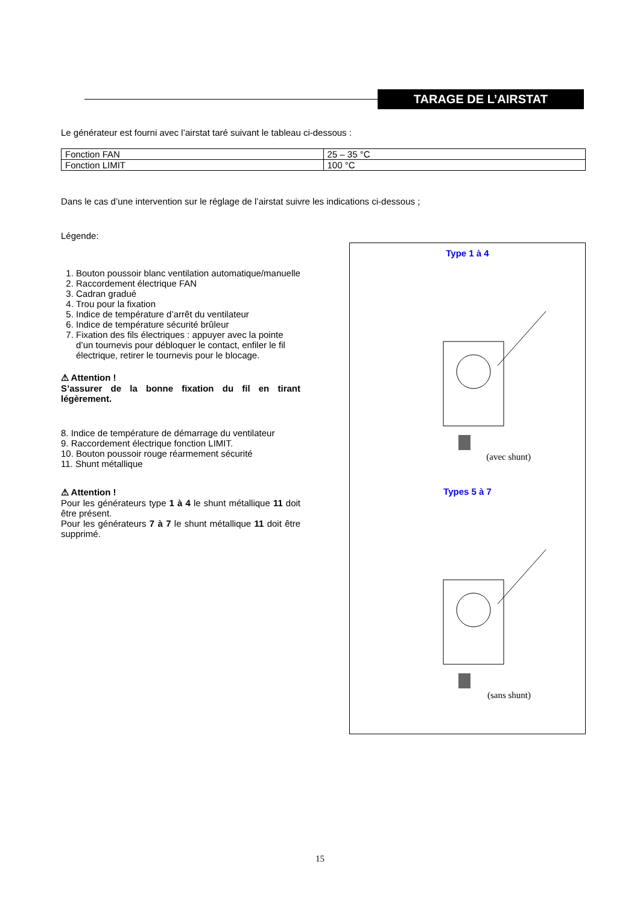TARAGE DE L’AIRSTAT
Le générateur est fourni avec l’airstat taré suivant le tableau ci-dessous :
| Fonction FAN | 25 – 35 °C |
| Fonction LIMIT | 100 °C |
Dans le cas d’une intervention sur le réglage de l’airstat suivre les indications ci-dessous ;
Légende:
1. Bouton poussoir blanc ventilation automatique/manuelle
2. Raccordement électrique FAN
3. Cadran gradué
4. Trou pour la fixation
5. Indice de température d’arrêt du ventilateur
6. Indice de température sécurité brûleur
7. Fixation des fils électriques : appuyer avec la pointe d’un tournevis pour débloquer le contact, enfiler le fil électrique, retirer le tournevis pour le blocage.
⚠ Attention !
S’assurer de la bonne fixation du fil en tirant légèrement.
8. Indice de température de démarrage du ventilateur
9. Raccordement électrique fonction LIMIT.
10. Bouton poussoir rouge réarmement sécurité
11. Shunt métallique
⚠ Attention !
Pour les générateurs type 1 à 4 le shunt métallique 11 doit être présent.
Pour les générateurs 7 à 7 le shunt métallique 11 doit être supprimé.
Type 1 à 4
(avec shunt)
Types 5 à 7
(sans shunt)
15